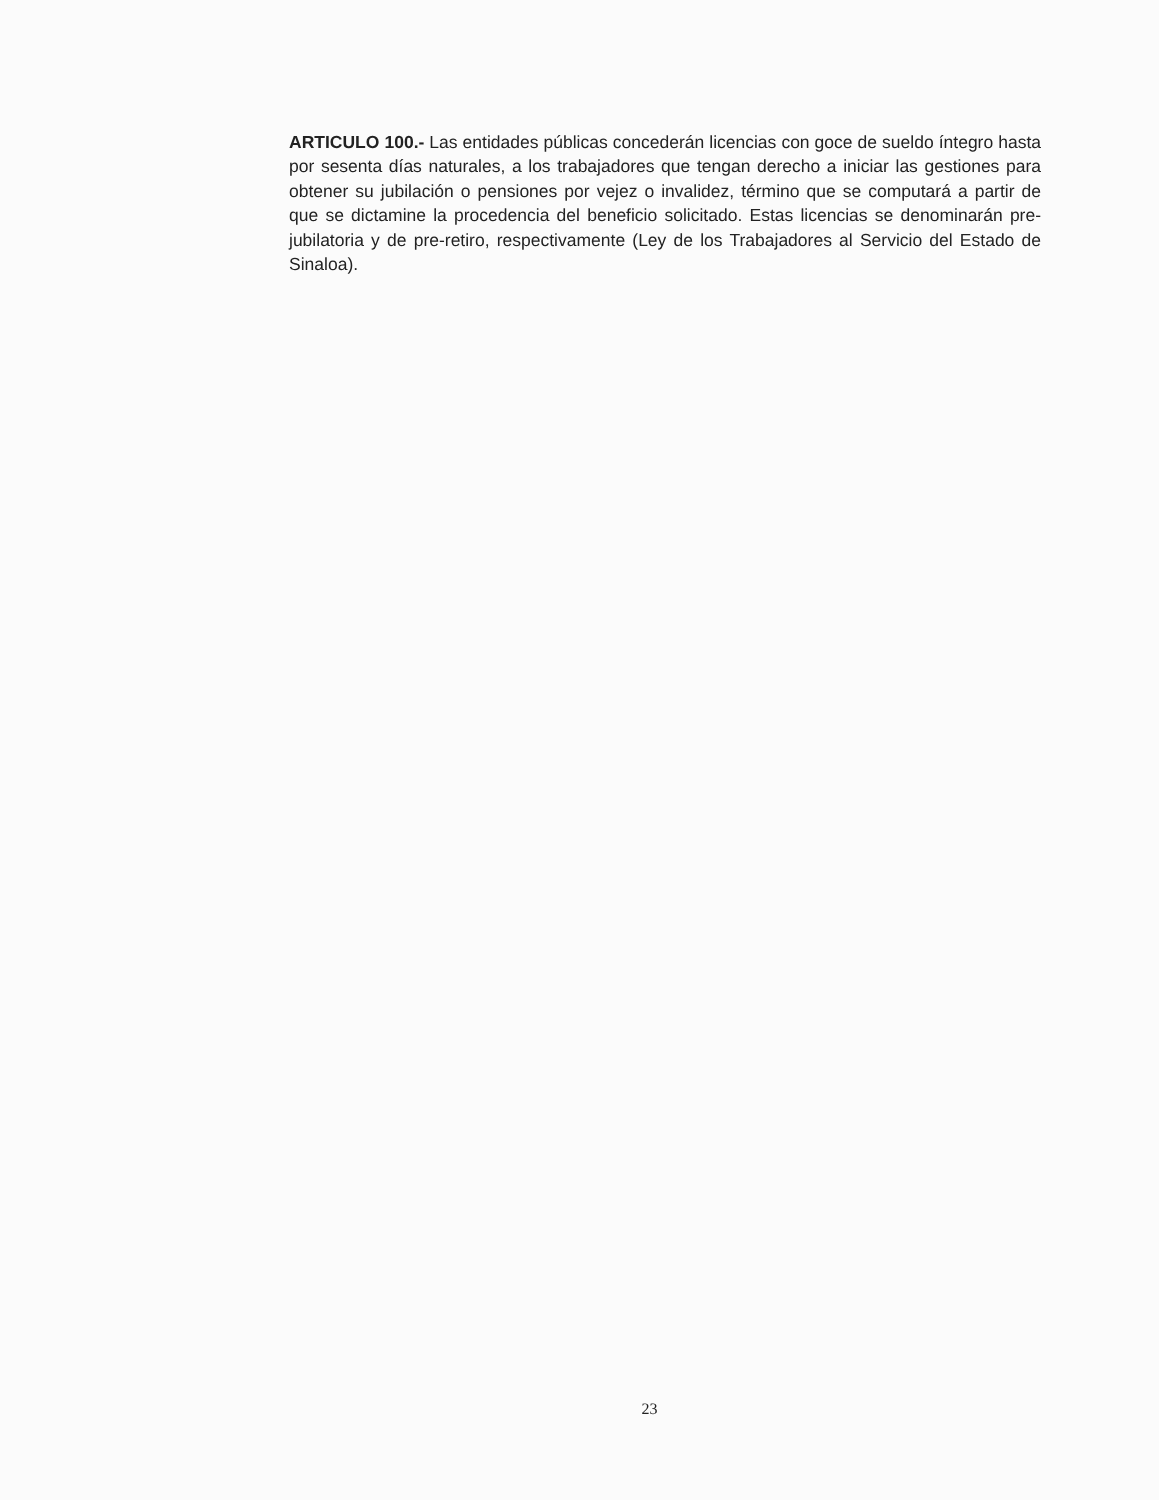ARTICULO 100.- Las entidades públicas concederán licencias con goce de sueldo íntegro hasta por sesenta días naturales, a los trabajadores que tengan derecho a iniciar las gestiones para obtener su jubilación o pensiones por vejez o invalidez, término que se computará a partir de que se dictamine la procedencia del beneficio solicitado. Estas licencias se denominarán pre-jubilatoria y de pre-retiro, respectivamente (Ley de los Trabajadores al Servicio del Estado de Sinaloa).
23